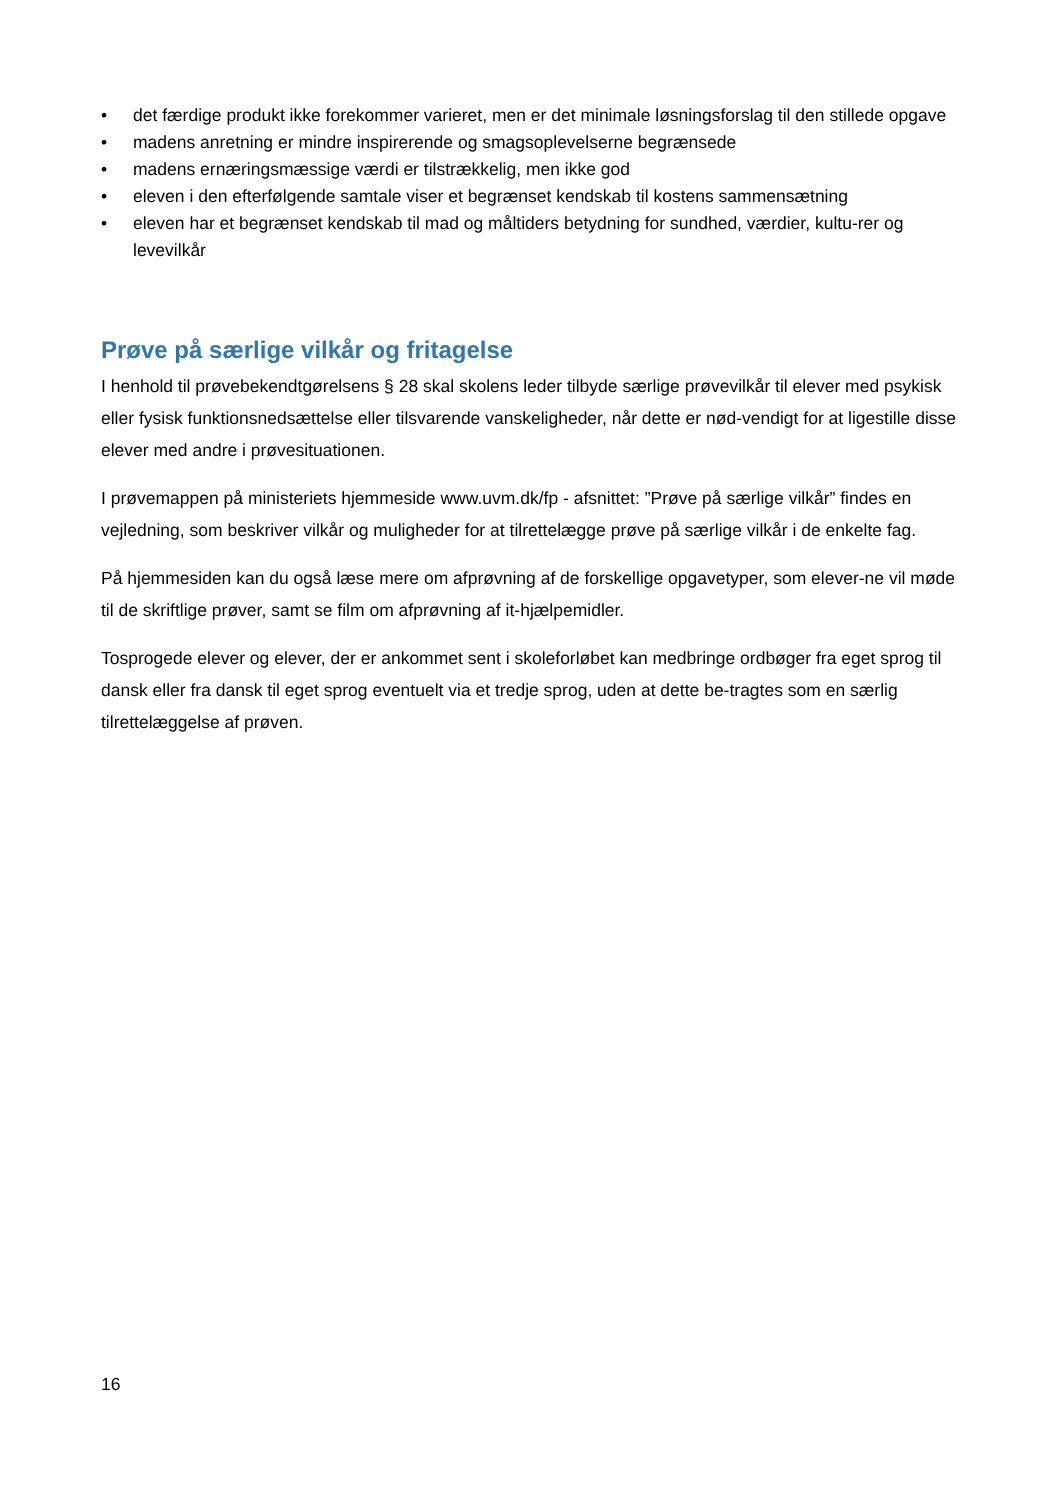• det færdige produkt ikke forekommer varieret, men er det minimale løsningsforslag til den stillede opgave
• madens anretning er mindre inspirerende og smagsoplevelserne begrænsede
• madens ernæringsmæssige værdi er tilstrækkelig, men ikke god
• eleven i den efterfølgende samtale viser et begrænset kendskab til kostens sammensætning
• eleven har et begrænset kendskab til mad og måltiders betydning for sundhed, værdier, kultu-rer og levevilkår
Prøve på særlige vilkår og fritagelse
I henhold til prøvebekendtgørelsens § 28 skal skolens leder tilbyde særlige prøvevilkår til elever med psykisk eller fysisk funktionsnedsættelse eller tilsvarende vanskeligheder, når dette er nød-vendigt for at ligestille disse elever med andre i prøvesituationen.
I prøvemappen på ministeriets hjemmeside www.uvm.dk/fp - afsnittet: ”Prøve på særlige vilkår” findes en vejledning, som beskriver vilkår og muligheder for at tilrettelægge prøve på særlige vilkår i de enkelte fag.
På hjemmesiden kan du også læse mere om afprøvning af de forskellige opgavetyper, som elever-ne vil møde til de skriftlige prøver, samt se film om afprøvning af it-hjælpemidler.
Tosprogede elever og elever, der er ankommet sent i skoleforløbet kan medbringe ordbøger fra eget sprog til dansk eller fra dansk til eget sprog eventuelt via et tredje sprog, uden at dette be-tragtes som en særlig tilrettelæggelse af prøven.
16